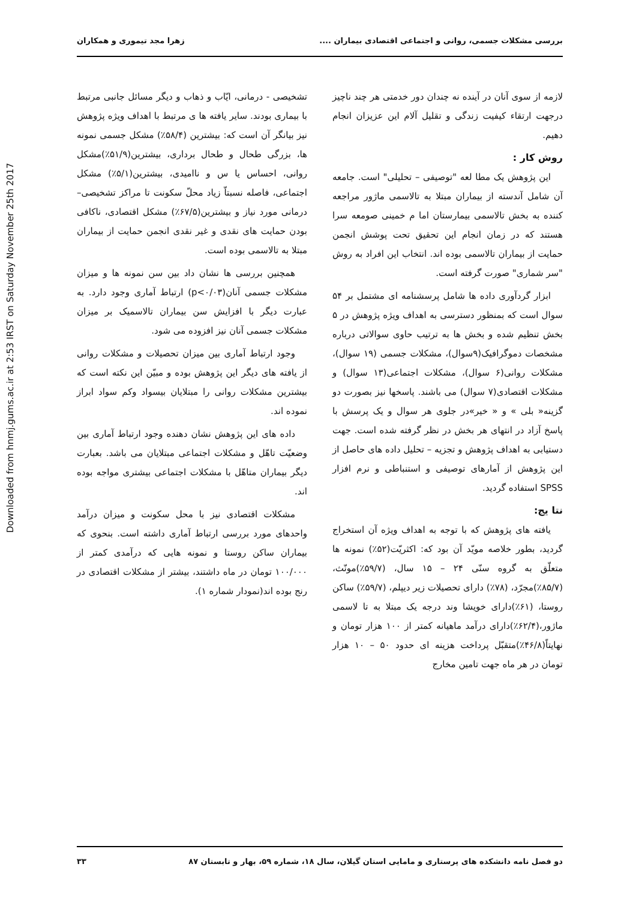Downloaded from hnmj.gums.ac.ir at 2:53 IRST on Saturday November 25th 2017
بررسی مشکلات جسمی، روانی و اجتماعی اقتصادی بیماران .... زهرا مجد تیموری و همکاران
لازمه از سوی آنان در آینده نه چندان دور خدمتی هر چند ناچیز درجهت ارتقاء کیفیت زندگی و تقلیل آلام این عزیزان انجام دهیم.
روش کار :
این پژوهش یک مطا لعه "توصیفی – تحلیلی" است. جامعه آن شامل آندسته از بیماران مبتلا به تالاسمی ماژور مراجعه کننده به بخش تالاسمی بیمارستان اما م خمینی صومعه سرا هستند که در زمان انجام این تحقیق تحت پوشش انجمن حمایت از بیماران تالاسمی بوده اند. انتخاب این افراد به روش "سر شماری" صورت گرفته است.
ابزار گردآوری داده ها شامل پرسشنامه ای مشتمل بر ۵۴ سوال است که بمنظور دسترسی به اهداف ویژه پژوهش در ۵ بخش تنظیم شده و بخش ها به ترتیب حاوی سوالاتی درباره مشخصات دموگرافیک(۹سوال)، مشکلات جسمی (۱۹ سوال)، مشکلات روانی(۶ سوال)، مشکلات اجتماعی(۱۳ سوال) و مشکلات اقتصادی(۷ سوال) می باشند. پاسخها نیز بصورت دو گزینه« بلی » و « خیر»در جلوی هر سوال و یک پرسش با پاسخ آزاد در انتهای هر بخش در نظر گرفته شده است. جهت دستیابی به اهداف پژوهش و تجزیه – تحلیل داده های حاصل از این پژوهش از آمارهای توصیفی و استنباطی و نرم افزار SPSS استفاده گردید.
نتا یج:
یافته های پژوهش که با توجه به اهداف ویژه آن استخراج گردید، بطور خلاصه مویّد آن بود که: اکثریّت(۵۲٪) نمونه ها متعلّق به گروه سنّی ۲۴ – ۱۵ سال، (۵۹/۷٪)مونّث، (۸۵/۷٪)مجرّد، (۷۸٪) دارای تحصیلات زیر دیپلم، (۵۹/۷٪) ساکن روستا، (۶۱٪)دارای خویشا وند درجه یک مبتلا به تا لاسمی ماژور،(۶۲/۴٪)دارای درآمد ماهیانه کمتر از ۱۰۰ هزار تومان و نهایتاً(۴۶/۸٪)متقبّل پرداخت هزینه ای حدود ۵۰ – ۱۰ هزار تومان در هر ماه جهت تامین مخارج
تشخیصی - درمانی، ایّاب و ذهاب و دیگر مسائل جانبی مرتبط با بیماری بودند. سایر یافته ها ی مرتبط با اهداف ویژه پژوهش نیز بیانگر آن است که: بیشترین (۵۸/۴٪) مشکل جسمی نمونه ها، بزرگی طحال و طحال برداری، بیشترین(۵۱/۹٪)مشکل روانی، احساس یا س و ناامیدی، بیشترین(۵/۱٪) مشکل اجتماعی، فاصله نسبتاّ زیاد محلّ سکونت تا مراکز تشخیصی– درمانی مورد نیاز و بیشترین(۶۷/۵٪) مشکل اقتصادی، ناکافی بودن حمایت های نقدی و غیر نقدی انجمن حمایت از بیماران مبتلا به تالاسمی بوده است.
همچنین بررسی ها نشان داد بین سن نمونه ها و میزان مشکلات جسمی آنان(p<۰/۰۳) ارتباط آماری وجود دارد. به عبارت دیگر با افزایش سن بیماران تالاسمیک بر میزان مشکلات جسمی آنان نیز افزوده می شود.
وجود ارتباط آماری بین میزان تحصیلات و مشکلات روانی از یافته های دیگر این پژوهش بوده و مبیّن این نکته است که بیشترین مشکلات روانی را مبتلایان بیسواد وکم سواد ابراز نموده اند.
داده های این پژوهش نشان دهنده وجود ارتباط آماری بین وضعیّت تاهّل و مشکلات اجتماعی مبتلایان می باشد. بعبارت دیگر بیماران متاهّل با مشکلات اجتماعی بیشتری مواجه بوده اند.
مشکلات اقتصادی نیز با محل سکونت و میزان درآمد واحدهای مورد بررسی ارتباط آماری داشته است. بنحوی که بیماران ساکن روستا و نمونه هایی که درآمدی کمتر از ۱۰۰/۰۰۰ تومان در ماه داشتند، بیشتر از مشکلات اقتصادی در رنج بوده اند(نمودار شماره ۱).
دو فصل نامه دانشکده های پرستاری و مامایی استان گیلان، سال ۱۸، شماره ۵۹، بهار و تابستان ۸۷ ۳۳